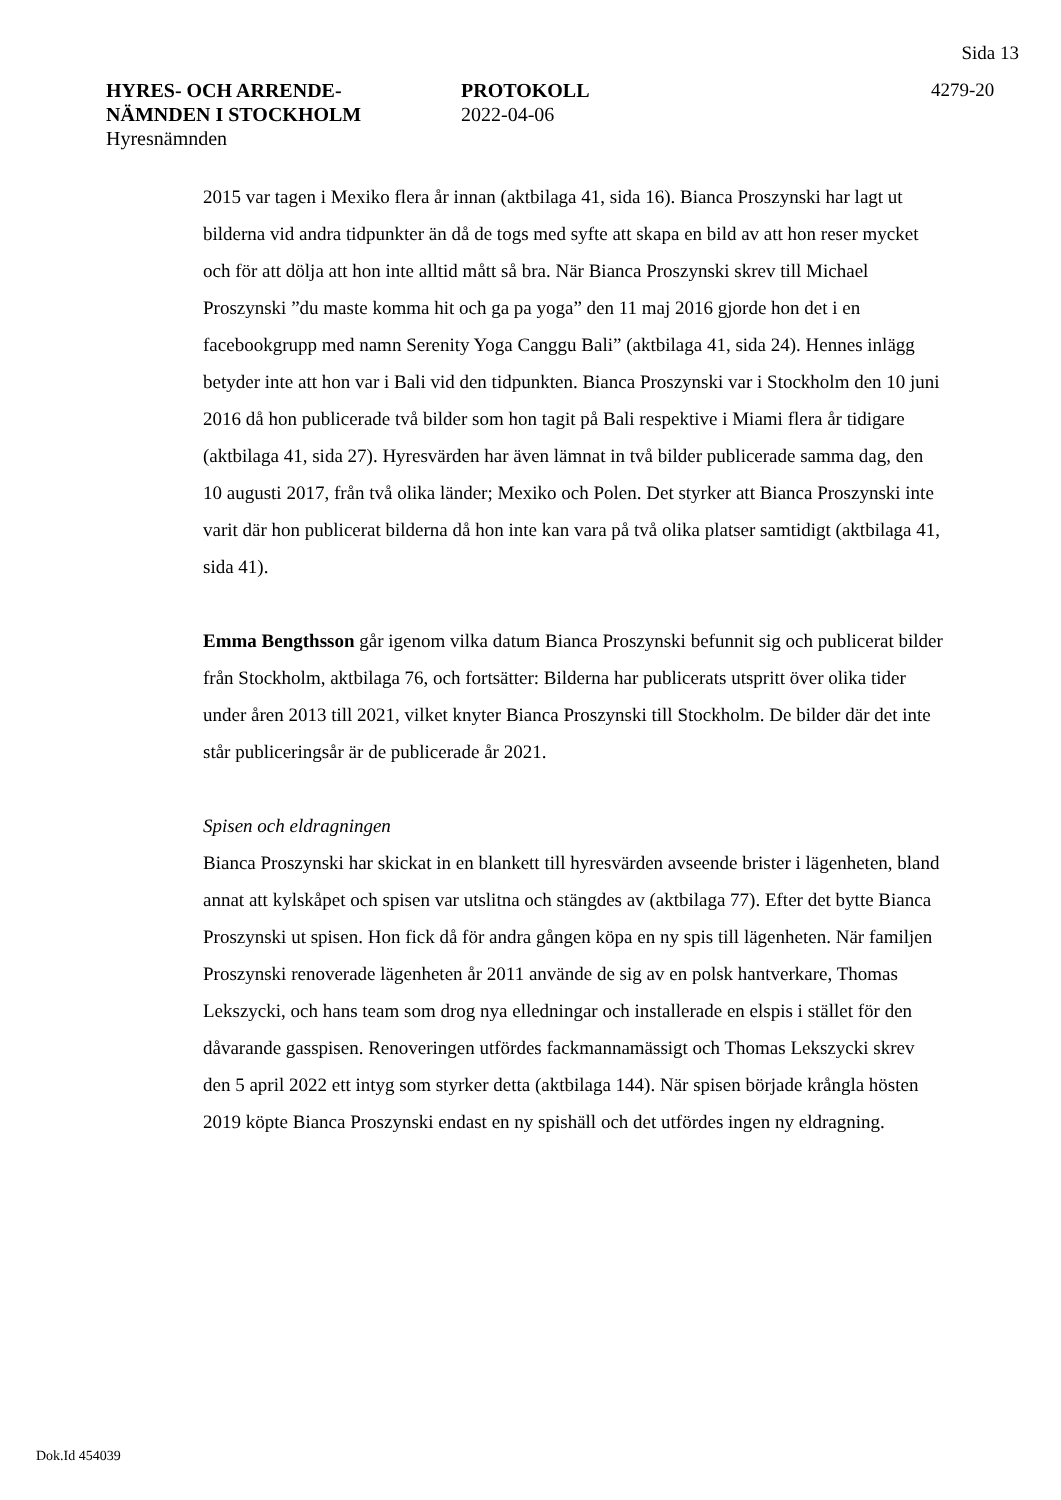Sida 13
HYRES- OCH ARRENDE-
NÄMNDEN I STOCKHOLM
Hyresnämnden
PROTOKOLL
2022-04-06
4279-20
2015 var tagen i Mexiko flera år innan (aktbilaga 41, sida 16). Bianca Proszynski har lagt ut bilderna vid andra tidpunkter än då de togs med syfte att skapa en bild av att hon reser mycket och för att dölja att hon inte alltid mått så bra. När Bianca Proszynski skrev till Michael Proszynski ”du maste komma hit och ga pa yoga” den 11 maj 2016 gjorde hon det i en facebookgrupp med namn Serenity Yoga Canggu Bali” (aktbilaga 41, sida 24). Hennes inlägg betyder inte att hon var i Bali vid den tidpunkten. Bianca Proszynski var i Stockholm den 10 juni 2016 då hon publicerade två bilder som hon tagit på Bali respektive i Miami flera år tidigare (aktbilaga 41, sida 27). Hyresvärden har även lämnat in två bilder publicerade samma dag, den 10 augusti 2017, från två olika länder; Mexiko och Polen. Det styrker att Bianca Proszynski inte varit där hon publicerat bilderna då hon inte kan vara på två olika platser samtidigt (aktbilaga 41, sida 41).
Emma Bengthsson går igenom vilka datum Bianca Proszynski befunnit sig och publicerat bilder från Stockholm, aktbilaga 76, och fortsätter: Bilderna har publicerats utspritt över olika tider under åren 2013 till 2021, vilket knyter Bianca Proszynski till Stockholm. De bilder där det inte står publiceringsår är de publicerade år 2021.
Spisen och eldragningen
Bianca Proszynski har skickat in en blankett till hyresvärden avseende brister i lägenheten, bland annat att kylskåpet och spisen var utslitna och stängdes av (aktbilaga 77). Efter det bytte Bianca Proszynski ut spisen. Hon fick då för andra gången köpa en ny spis till lägenheten. När familjen Proszynski renoverade lägenheten år 2011 använde de sig av en polsk hantverkare, Thomas Lekszycki, och hans team som drog nya elledningar och installerade en elspis i stället för den dåvarande gasspisen. Renoveringen utfördes fackmannamässigt och Thomas Lekszycki skrev den 5 april 2022 ett intyg som styrker detta (aktbilaga 144). När spisen började krångla hösten 2019 köpte Bianca Proszynski endast en ny spishäll och det utfördes ingen ny eldragning.
Dok.Id 454039